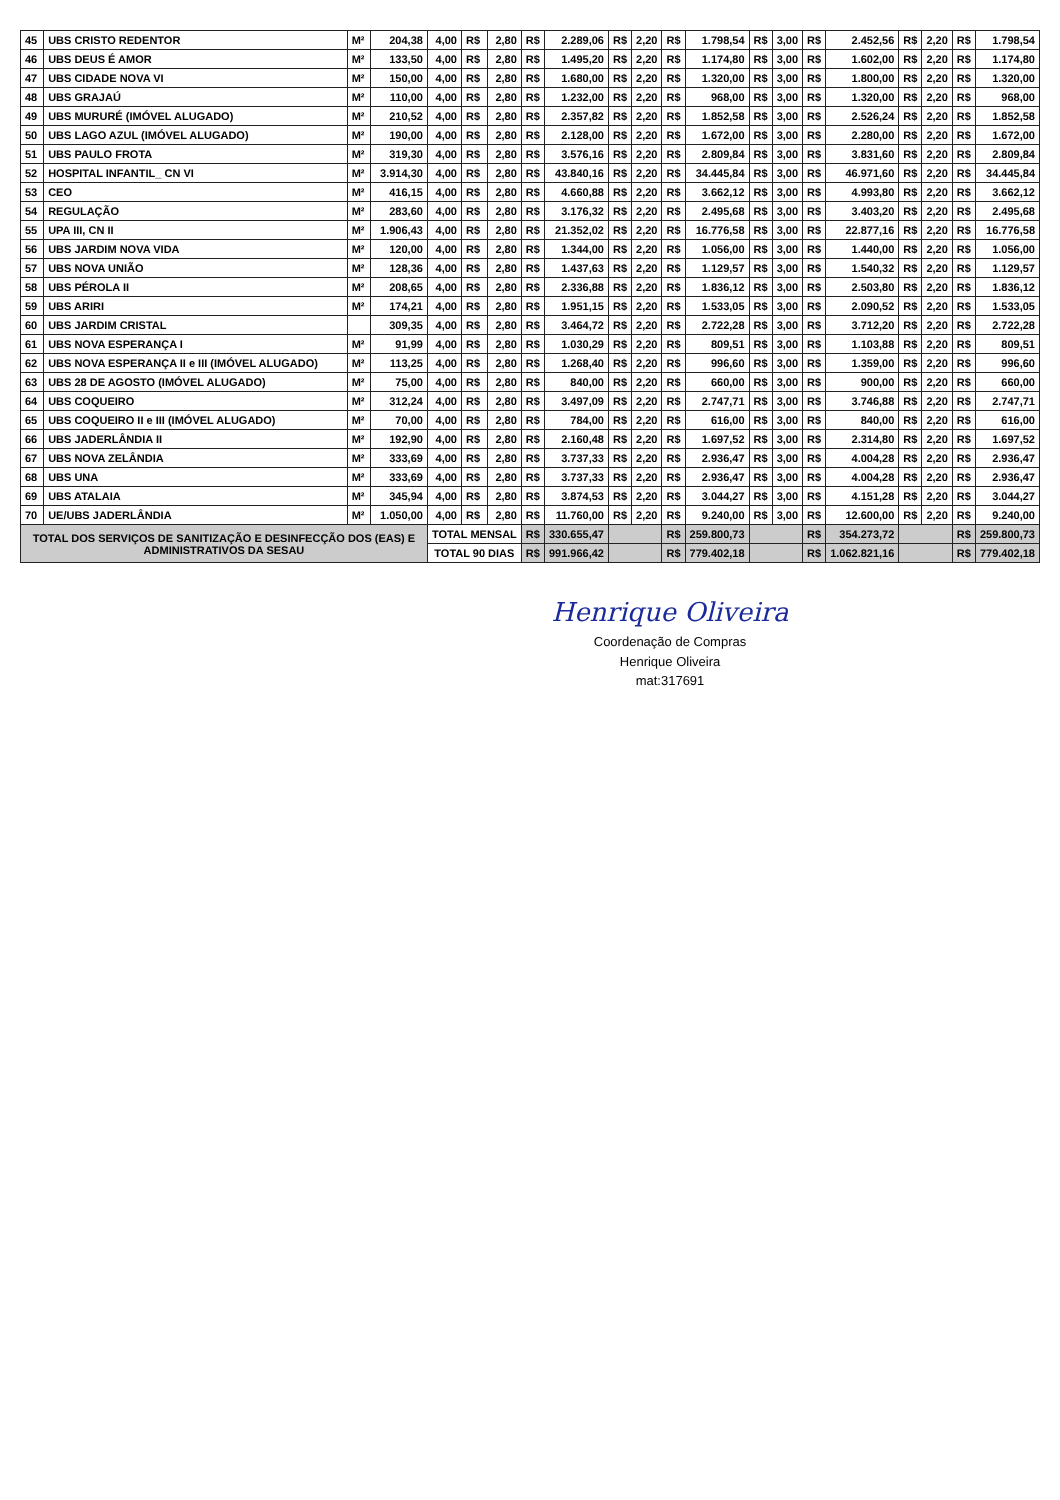| 45 | UBS CRISTO REDENTOR | M² | 204,38 | 4,00 | R$ | 2,80 | R$ | 2.289,06 | R$ | 2,20 | R$ | 1.798,54 | R$ | 3,00 | R$ | 2.452,56 | R$ | 2,20 | R$ | 1.798,54 |
| 46 | UBS DEUS É AMOR | M² | 133,50 | 4,00 | R$ | 2,80 | R$ | 1.495,20 | R$ | 2,20 | R$ | 1.174,80 | R$ | 3,00 | R$ | 1.602,00 | R$ | 2,20 | R$ | 1.174,80 |
| 47 | UBS CIDADE NOVA VI | M² | 150,00 | 4,00 | R$ | 2,80 | R$ | 1.680,00 | R$ | 2,20 | R$ | 1.320,00 | R$ | 3,00 | R$ | 1.800,00 | R$ | 2,20 | R$ | 1.320,00 |
| 48 | UBS GRAJAÚ | M² | 110,00 | 4,00 | R$ | 2,80 | R$ | 1.232,00 | R$ | 2,20 | R$ | 968,00 | R$ | 3,00 | R$ | 1.320,00 | R$ | 2,20 | R$ | 968,00 |
| 49 | UBS MURURÉ (IMÓVEL ALUGADO) | M² | 210,52 | 4,00 | R$ | 2,80 | R$ | 2.357,82 | R$ | 2,20 | R$ | 1.852,58 | R$ | 3,00 | R$ | 2.526,24 | R$ | 2,20 | R$ | 1.852,58 |
| 50 | UBS LAGO AZUL (IMÓVEL ALUGADO) | M² | 190,00 | 4,00 | R$ | 2,80 | R$ | 2.128,00 | R$ | 2,20 | R$ | 1.672,00 | R$ | 3,00 | R$ | 2.280,00 | R$ | 2,20 | R$ | 1.672,00 |
| 51 | UBS PAULO FROTA | M² | 319,30 | 4,00 | R$ | 2,80 | R$ | 3.576,16 | R$ | 2,20 | R$ | 2.809,84 | R$ | 3,00 | R$ | 3.831,60 | R$ | 2,20 | R$ | 2.809,84 |
| 52 | HOSPITAL INFANTIL_ CN VI | M² | 3.914,30 | 4,00 | R$ | 2,80 | R$ | 43.840,16 | R$ | 2,20 | R$ | 34.445,84 | R$ | 3,00 | R$ | 46.971,60 | R$ | 2,20 | R$ | 34.445,84 |
| 53 | CEO | M² | 416,15 | 4,00 | R$ | 2,80 | R$ | 4.660,88 | R$ | 2,20 | R$ | 3.662,12 | R$ | 3,00 | R$ | 4.993,80 | R$ | 2,20 | R$ | 3.662,12 |
| 54 | REGULAÇÃO | M² | 283,60 | 4,00 | R$ | 2,80 | R$ | 3.176,32 | R$ | 2,20 | R$ | 2.495,68 | R$ | 3,00 | R$ | 3.403,20 | R$ | 2,20 | R$ | 2.495,68 |
| 55 | UPA III, CN II | M² | 1.906,43 | 4,00 | R$ | 2,80 | R$ | 21.352,02 | R$ | 2,20 | R$ | 16.776,58 | R$ | 3,00 | R$ | 22.877,16 | R$ | 2,20 | R$ | 16.776,58 |
| 56 | UBS JARDIM NOVA VIDA | M² | 120,00 | 4,00 | R$ | 2,80 | R$ | 1.344,00 | R$ | 2,20 | R$ | 1.056,00 | R$ | 3,00 | R$ | 1.440,00 | R$ | 2,20 | R$ | 1.056,00 |
| 57 | UBS NOVA UNIÃO | M² | 128,36 | 4,00 | R$ | 2,80 | R$ | 1.437,63 | R$ | 2,20 | R$ | 1.129,57 | R$ | 3,00 | R$ | 1.540,32 | R$ | 2,20 | R$ | 1.129,57 |
| 58 | UBS PÉROLA II | M² | 208,65 | 4,00 | R$ | 2,80 | R$ | 2.336,88 | R$ | 2,20 | R$ | 1.836,12 | R$ | 3,00 | R$ | 2.503,80 | R$ | 2,20 | R$ | 1.836,12 |
| 59 | UBS ARIRI | M² | 174,21 | 4,00 | R$ | 2,80 | R$ | 1.951,15 | R$ | 2,20 | R$ | 1.533,05 | R$ | 3,00 | R$ | 2.090,52 | R$ | 2,20 | R$ | 1.533,05 |
| 60 | UBS JARDIM CRISTAL | | 309,35 | 4,00 | R$ | 2,80 | R$ | 3.464,72 | R$ | 2,20 | R$ | 2.722,28 | R$ | 3,00 | R$ | 3.712,20 | R$ | 2,20 | R$ | 2.722,28 |
| 61 | UBS NOVA ESPERANÇA I | M² | 91,99 | 4,00 | R$ | 2,80 | R$ | 1.030,29 | R$ | 2,20 | R$ | 809,51 | R$ | 3,00 | R$ | 1.103,88 | R$ | 2,20 | R$ | 809,51 |
| 62 | UBS NOVA ESPERANÇA II e III (IMÓVEL ALUGADO) | M² | 113,25 | 4,00 | R$ | 2,80 | R$ | 1.268,40 | R$ | 2,20 | R$ | 996,60 | R$ | 3,00 | R$ | 1.359,00 | R$ | 2,20 | R$ | 996,60 |
| 63 | UBS 28 DE AGOSTO (IMÓVEL ALUGADO) | M² | 75,00 | 4,00 | R$ | 2,80 | R$ | 840,00 | R$ | 2,20 | R$ | 660,00 | R$ | 3,00 | R$ | 900,00 | R$ | 2,20 | R$ | 660,00 |
| 64 | UBS COQUEIRO | M² | 312,24 | 4,00 | R$ | 2,80 | R$ | 3.497,09 | R$ | 2,20 | R$ | 2.747,71 | R$ | 3,00 | R$ | 3.746,88 | R$ | 2,20 | R$ | 2.747,71 |
| 65 | UBS COQUEIRO II e III (IMÓVEL ALUGADO) | M² | 70,00 | 4,00 | R$ | 2,80 | R$ | 784,00 | R$ | 2,20 | R$ | 616,00 | R$ | 3,00 | R$ | 840,00 | R$ | 2,20 | R$ | 616,00 |
| 66 | UBS JADERLÂNDIA II | M² | 192,90 | 4,00 | R$ | 2,80 | R$ | 2.160,48 | R$ | 2,20 | R$ | 1.697,52 | R$ | 3,00 | R$ | 2.314,80 | R$ | 2,20 | R$ | 1.697,52 |
| 67 | UBS NOVA ZELÂNDIA | M² | 333,69 | 4,00 | R$ | 2,80 | R$ | 3.737,33 | R$ | 2,20 | R$ | 2.936,47 | R$ | 3,00 | R$ | 4.004,28 | R$ | 2,20 | R$ | 2.936,47 |
| 68 | UBS UNA | M² | 333,69 | 4,00 | R$ | 2,80 | R$ | 3.737,33 | R$ | 2,20 | R$ | 2.936,47 | R$ | 3,00 | R$ | 4.004,28 | R$ | 2,20 | R$ | 2.936,47 |
| 69 | UBS ATALAIA | M² | 345,94 | 4,00 | R$ | 2,80 | R$ | 3.874,53 | R$ | 2,20 | R$ | 3.044,27 | R$ | 3,00 | R$ | 4.151,28 | R$ | 2,20 | R$ | 3.044,27 |
| 70 | UE/UBS JADERLÂNDIA | M² | 1.050,00 | 4,00 | R$ | 2,80 | R$ | 11.760,00 | R$ | 2,20 | R$ | 9.240,00 | R$ | 3,00 | R$ | 12.600,00 | R$ | 2,20 | R$ | 9.240,00 |
| TOTAL DOS SERVIÇOS DE SANITIZAÇÃO E DESINFECÇÃO DOS (EAS) E ADMINISTRATIVOS DA SESAU | | | | TOTAL MENSAL | | | R$ | 330.655,47 | | | R$ | 259.800,73 | | | R$ | 354.273,72 | | | R$ | 259.800,73 |
| | | | | TOTAL 90 DIAS | | | R$ | 991.966,42 | | | R$ | 779.402,18 | | | R$ | 1.062.821,16 | | | R$ | 779.402,18 |
Henrique Oliveira
Coordenação de Compras
Henrique Oliveira
mat:317691